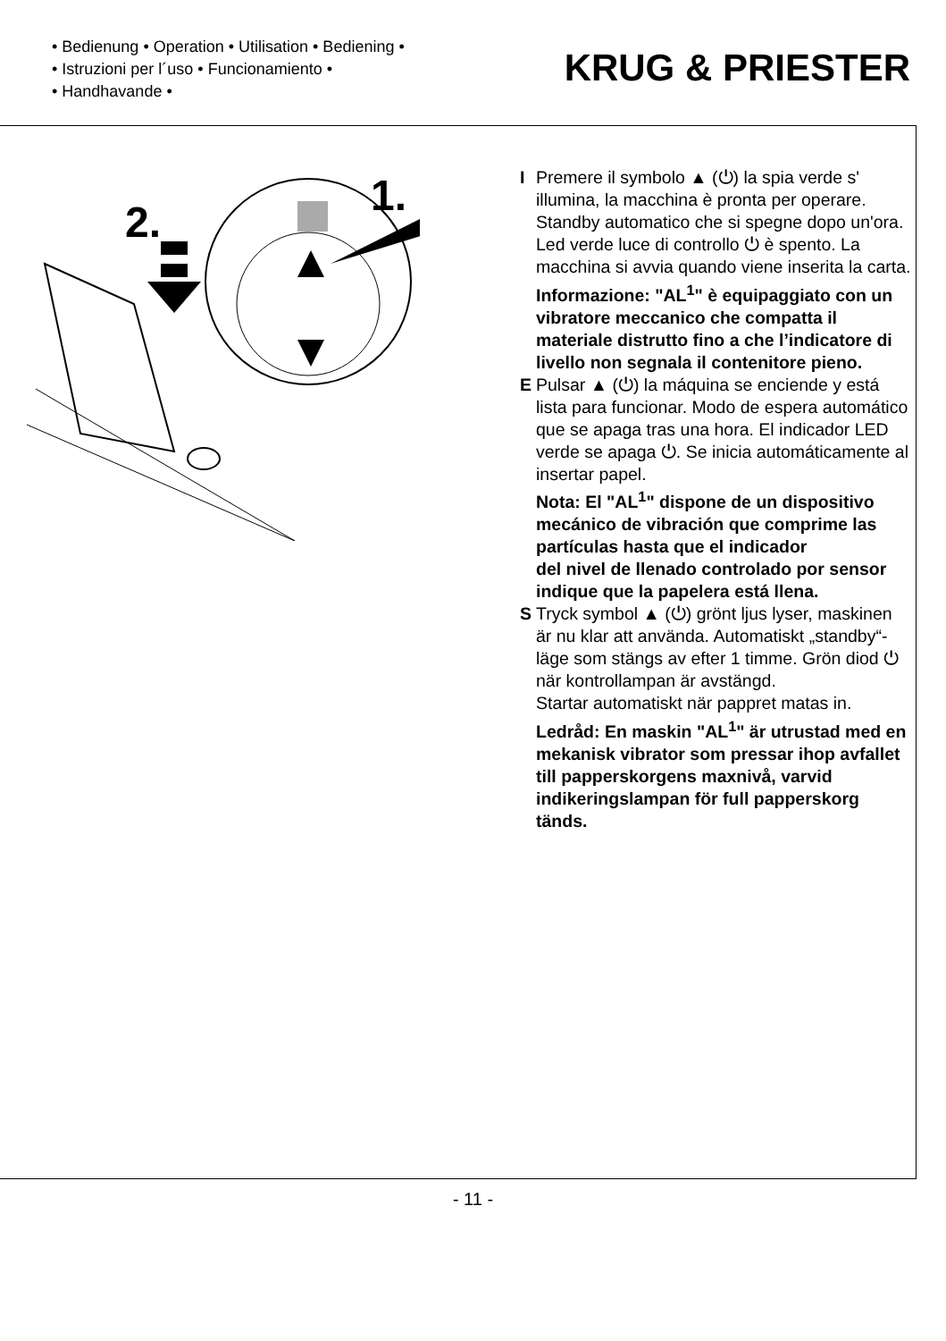• Bedienung • Operation • Utilisation • Bediening •
• Istruzioni per l´uso • Funcionamiento •
• Handhavande •
KRUG & PRIESTER
1.
2.
I Premere il symbolo ▲ (⏻) la spia verde s' illumina, la macchina è pronta per operare. Standby automatico che si spegne dopo un'ora. Led verde luce di controllo ⏻ è spento. La macchina si avvia quando viene inserita la carta.
Informazione: "AL<sup>1</sup>" è equipaggiato con un vibratore meccanico che compatta il materiale distrutto fino a che l’indicatore di livello non segnala il contenitore pieno.
E Pulsar ▲ (⏻) la máquina se enciende y está lista para funcionar. Modo de espera automático que se apaga tras una hora. El indicador LED verde se apaga ⏻. Se inicia automáticamente al insertar papel.
Nota: El "AL<sup>1</sup>" dispone de un dispositivo mecánico de vibración que comprime las partículas hasta que el indicador
del nivel de llenado controlado por sensor indique que la papelera está llena.
S Tryck symbol ▲ (⏻) grönt ljus lyser, maskinen är nu klar att använda. Automatiskt „standby“-läge som stängs av efter 1 timme. Grön diod ⏻ när kontrollampan är avstängd.
Startar automatiskt när pappret matas in.
Ledråd: En maskin "AL<sup>1</sup>" är utrustad med en mekanisk vibrator som pressar ihop avfallet till papperskorgens maxnivå, varvid indikeringslampan för full papperskorg tänds.
- 11 -